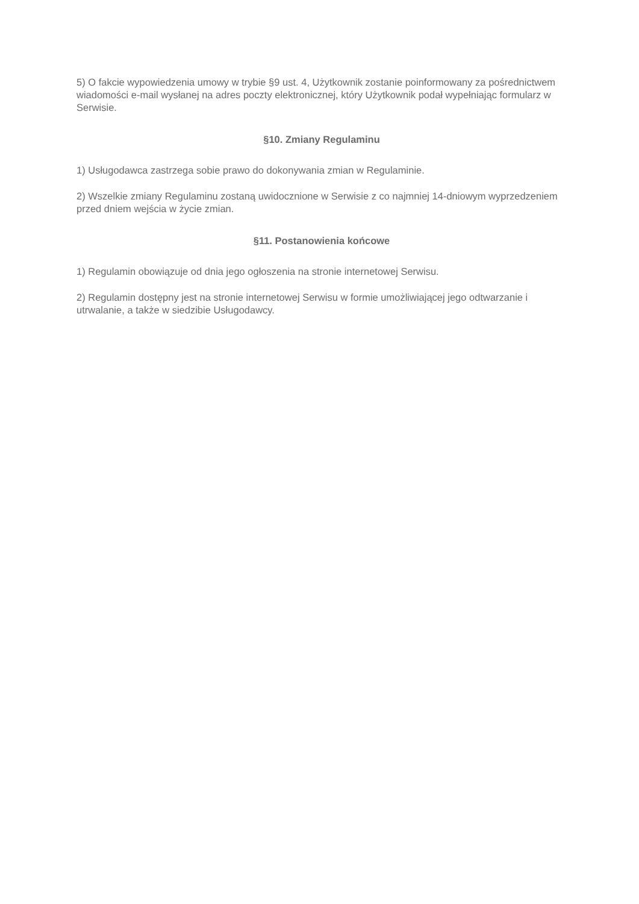5) O fakcie wypowiedzenia umowy w trybie §9 ust. 4, Użytkownik zostanie poinformowany za pośrednictwem wiadomości e-mail wysłanej na adres poczty elektronicznej, który Użytkownik podał wypełniając formularz w Serwisie.
§10. Zmiany Regulaminu
1) Usługodawca zastrzega sobie prawo do dokonywania zmian w Regulaminie.
2) Wszelkie zmiany Regulaminu zostaną uwidocznione w Serwisie z co najmniej 14-dniowym wyprzedzeniem przed dniem wejścia w życie zmian.
§11. Postanowienia końcowe
1) Regulamin obowiązuje od dnia jego ogłoszenia na stronie internetowej Serwisu.
2) Regulamin dostępny jest na stronie internetowej Serwisu w formie umożliwiającej jego odtwarzanie i utrwalanie, a także w siedzibie Usługodawcy.